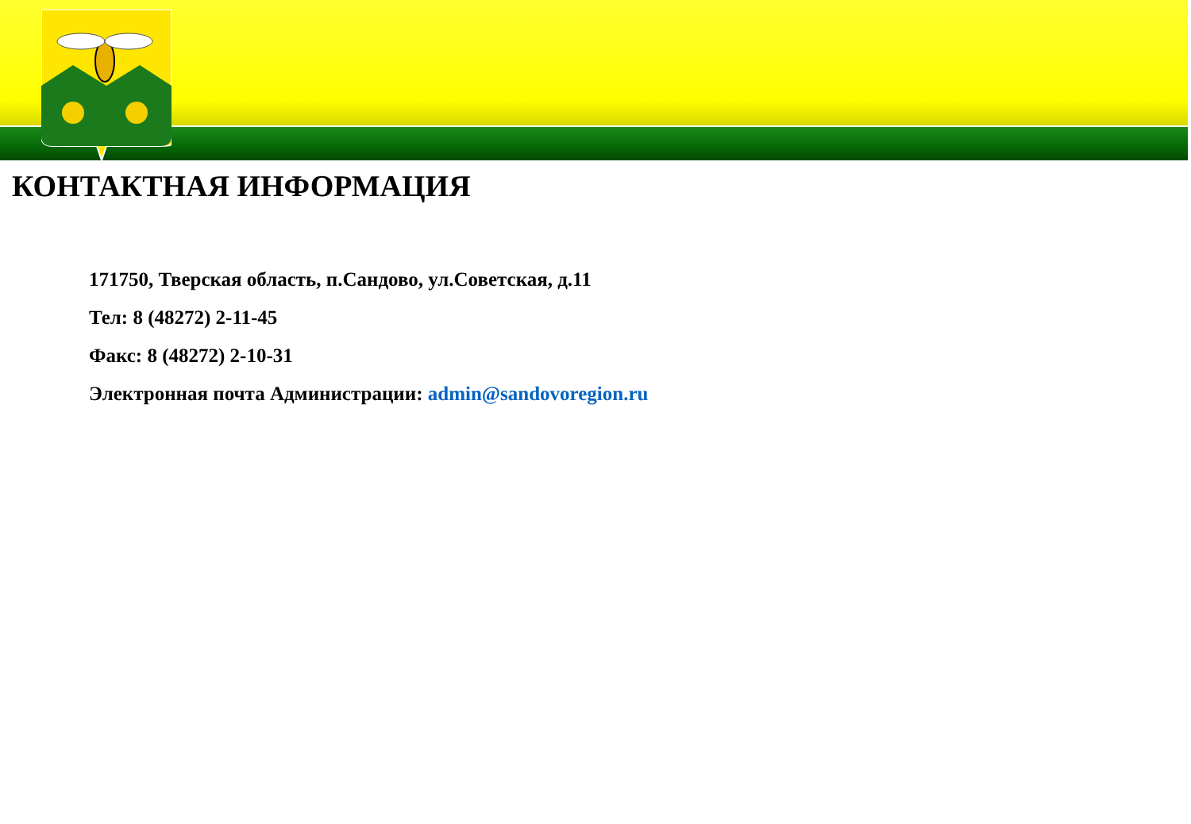КОНТАКТНАЯ ИНФОРМАЦИЯ
171750, Тверская область, п.Сандово, ул.Советская, д.11
Тел: 8 (48272) 2-11-45
Факс: 8 (48272) 2-10-31
Электронная почта Администрации: admin@sandovoregion.ru